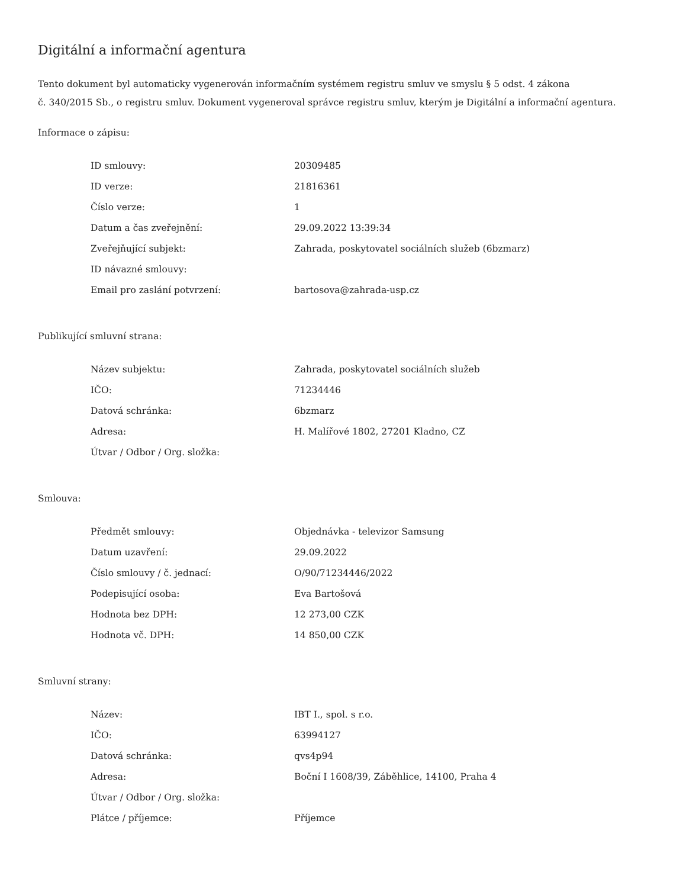Digitální a informační agentura
Tento dokument byl automaticky vygenerován informačním systémem registru smluv ve smyslu § 5 odst. 4 zákona
č. 340/2015 Sb., o registru smluv. Dokument vygeneroval správce registru smluv, kterým je Digitální a informační agentura.
Informace o zápisu:
| ID smlouvy: | 20309485 |
| ID verze: | 21816361 |
| Číslo verze: | 1 |
| Datum a čas zveřejnění: | 29.09.2022 13:39:34 |
| Zveřejňující subjekt: | Zahrada, poskytovatel sociálních služeb (6bzmarz) |
| ID návazné smlouvy: | |
| Email pro zaslání potvrzení: | bartosova@zahrada-usp.cz |
Publikující smluvní strana:
| Název subjektu: | Zahrada, poskytovatel sociálních služeb |
| IČO: | 71234446 |
| Datová schránka: | 6bzmarz |
| Adresa: | H. Malířové 1802, 27201 Kladno, CZ |
| Útvar / Odbor / Org. složka: | |
Smlouva:
| Předmět smlouvy: | Objednávka - televizor Samsung |
| Datum uzavření: | 29.09.2022 |
| Číslo smlouvy / č. jednací: | O/90/71234446/2022 |
| Podepisující osoba: | Eva Bartošová |
| Hodnota bez DPH: | 12 273,00 CZK |
| Hodnota vč. DPH: | 14 850,00 CZK |
Smluvní strany:
| Název: | IBT I., spol. s r.o. |
| IČO: | 63994127 |
| Datová schránka: | qvs4p94 |
| Adresa: | Boční I 1608/39, Záběhlice, 14100, Praha 4 |
| Útvar / Odbor / Org. složka: | |
| Plátce / příjemce: | Příjemce |